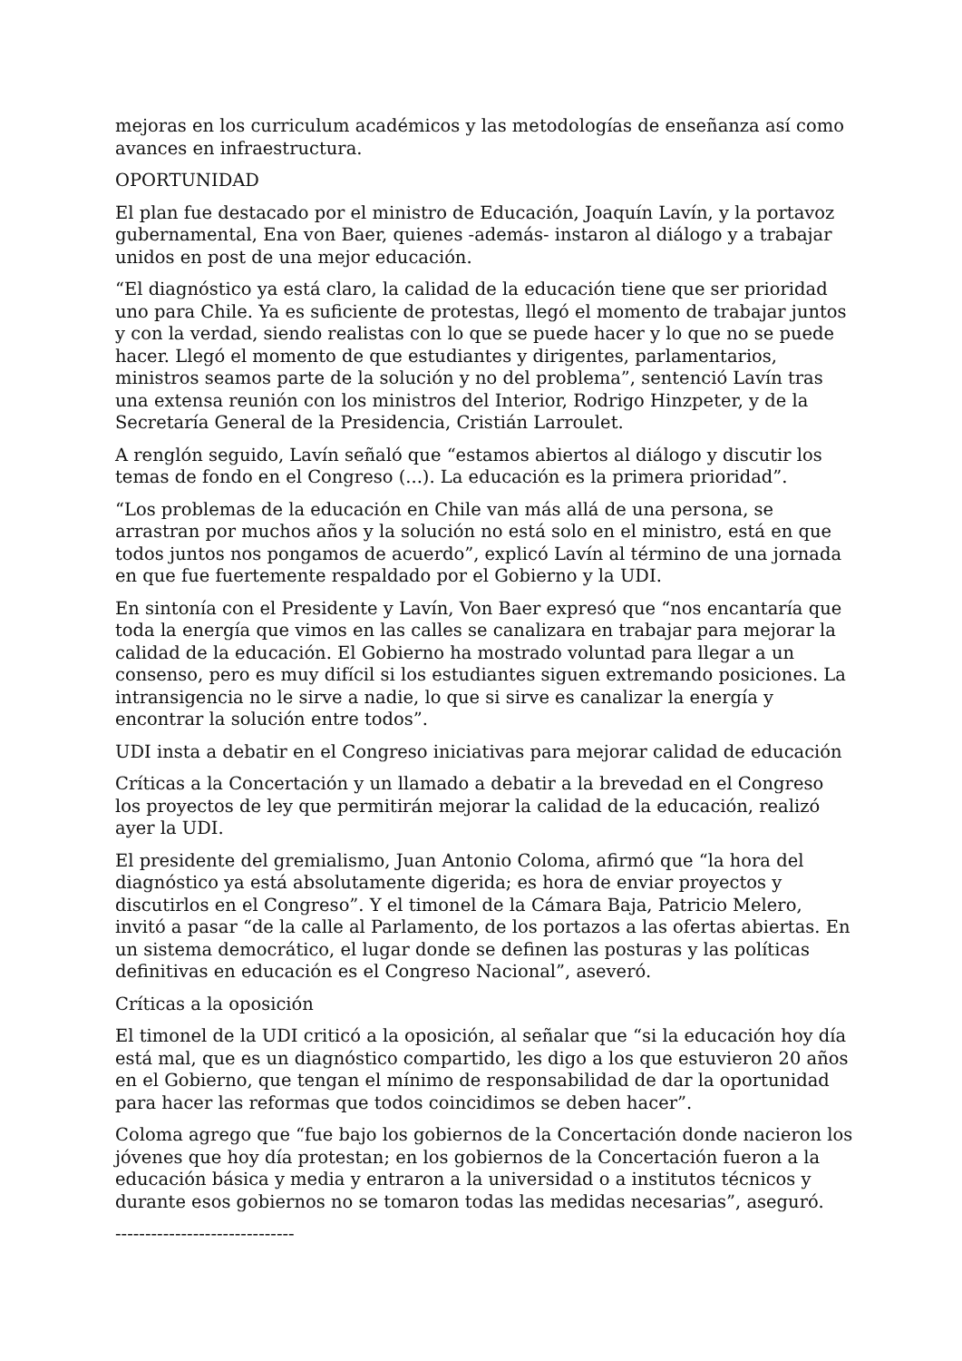mejoras en los curriculum académicos y las metodologías de enseñanza así como avances en infraestructura.
OPORTUNIDAD
El plan fue destacado por el ministro de Educación, Joaquín Lavín, y la portavoz gubernamental, Ena von Baer, quienes -además- instaron al diálogo y a trabajar unidos en post de una mejor educación.
“El diagnóstico ya está claro, la calidad de la educación tiene que ser prioridad uno para Chile. Ya es suficiente de protestas, llegó el momento de trabajar juntos y con la verdad, siendo realistas con lo que se puede hacer y lo que no se puede hacer. Llegó el momento de que estudiantes y dirigentes, parlamentarios, ministros seamos parte de la solución y no del problema”, sentenció Lavín tras una extensa reunión con los ministros del Interior, Rodrigo Hinzpeter, y de la Secretaría General de la Presidencia, Cristián Larroulet.
A renglón seguido, Lavín señaló que “estamos abiertos al diálogo y discutir los temas de fondo en el Congreso (...). La educación es la primera prioridad”.
“Los problemas de la educación en Chile van más allá de una persona, se arrastran por muchos años y la solución no está solo en el ministro, está en que todos juntos nos pongamos de acuerdo”, explicó Lavín al término de una jornada en que fue fuertemente respaldado por el Gobierno y la UDI.
En sintonía con el Presidente y Lavín, Von Baer expresó que “nos encantaría que toda la energía que vimos en las calles se canalizara en trabajar para mejorar la calidad de la educación. El Gobierno ha mostrado voluntad para llegar a un consenso, pero es muy difícil si los estudiantes siguen extremando posiciones. La intransigencia no le sirve a nadie, lo que si sirve es canalizar la energía y encontrar la solución entre todos”.
UDI insta a debatir en el Congreso iniciativas para mejorar calidad de educación
Críticas a la Concertación y un llamado a debatir a la brevedad en el Congreso los proyectos de ley que permitirán mejorar la calidad de la educación, realizó ayer la UDI.
El presidente del gremialismo, Juan Antonio Coloma, afirmó que “la hora del diagnóstico ya está absolutamente digerida; es hora de enviar proyectos y discutirlos en el Congreso”. Y el timonel de la Cámara Baja, Patricio Melero, invitó a pasar “de la calle al Parlamento, de los portazos a las ofertas abiertas. En un sistema democrático, el lugar donde se definen las posturas y las políticas definitivas en educación es el Congreso Nacional”, aseveró.
Críticas a la oposición
El timonel de la UDI criticó a la oposición, al señalar que “si la educación hoy día está mal, que es un diagnóstico compartido, les digo a los que estuvieron 20 años en el Gobierno, que tengan el mínimo de responsabilidad de dar la oportunidad para hacer las reformas que todos coincidimos se deben hacer”.
Coloma agrego que “fue bajo los gobiernos de la Concertación donde nacieron los jóvenes que hoy día protestan; en los gobiernos de la Concertación fueron a la educación básica y media y entraron a la universidad o a institutos técnicos y durante esos gobiernos no se tomaron todas las medidas necesarias”, aseguró.
------------------------------